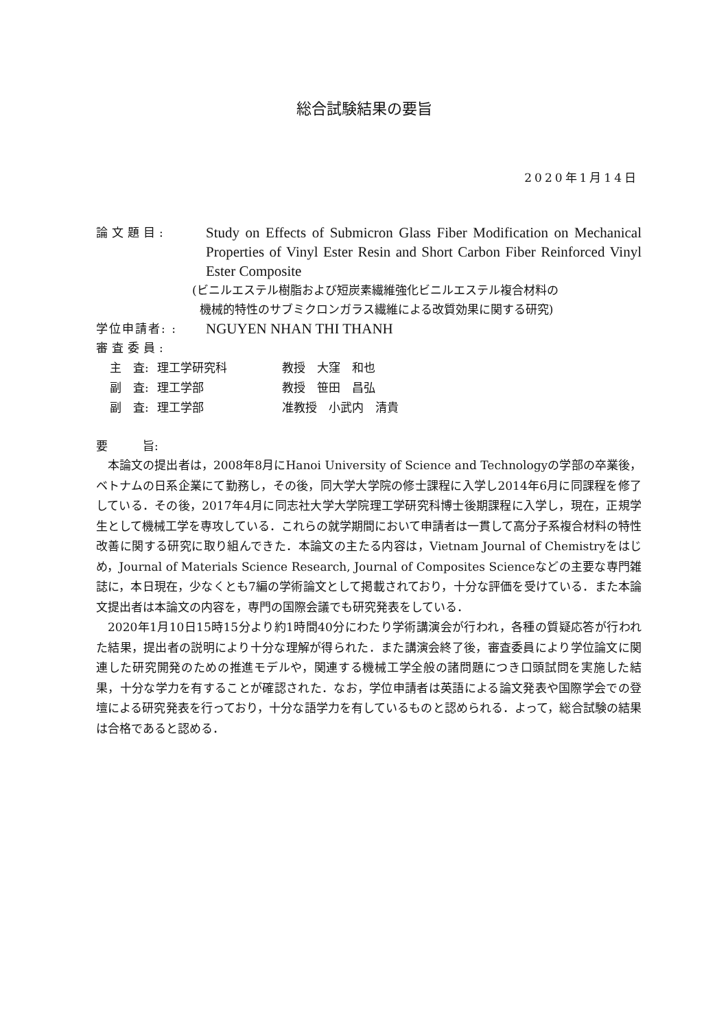総合試験結果の要旨
2020年1月14日
論文題目:
Study on Effects of Submicron Glass Fiber Modification on Mechanical Properties of Vinyl Ester Resin and Short Carbon Fiber Reinforced Vinyl Ester Composite
(ビニルエステル樹脂および短炭素繊維強化ビニルエステル複合材料の
機械的特性のサブミクロンガラス繊維による改質効果に関する研究)
学位申請者: :
NGUYEN NHAN THI THANH
審査委員:
| 主 査: | 理工学研究科 | 教授 大窪 和也 |
| 副 査: | 理工学部 | 教授 笹田 昌弘 |
| 副 査: | 理工学部 | 准教授 小武内 清貴 |
要　　　旨:
本論文の提出者は，2008年8月にHanoi University of Science and Technologyの学部の卒業後，ベトナムの日系企業にて勤務し，その後，同大学大学院の修士課程に入学し2014年6月に同課程を修了している．その後，2017年4月に同志社大学大学院理工学研究科博士後期課程に入学し，現在，正規学生として機械工学を専攻している．これらの就学期間において申請者は一貫して高分子系複合材料の特性改善に関する研究に取り組んできた．本論文の主たる内容は，Vietnam Journal of Chemistryをはじめ，Journal of Materials Science Research, Journal of Composites Scienceなどの主要な専門雑誌に，本日現在，少なくとも7編の学術論文として掲載されており，十分な評価を受けている．また本論文提出者は本論文の内容を，専門の国際会議でも研究発表をしている．
2020年1月10日15時15分より約1時間40分にわたり学術講演会が行われ，各種の質疑応答が行われた結果，提出者の説明により十分な理解が得られた．また講演会終了後，審査委員により学位論文に関連した研究開発のための推進モデルや，関連する機械工学全般の諸問題につき口頭試問を実施した結果，十分な学力を有することが確認された．なお，学位申請者は英語による論文発表や国際学会での登壇による研究発表を行っており，十分な語学力を有しているものと認められる．よって，総合試験の結果は合格であると認める．